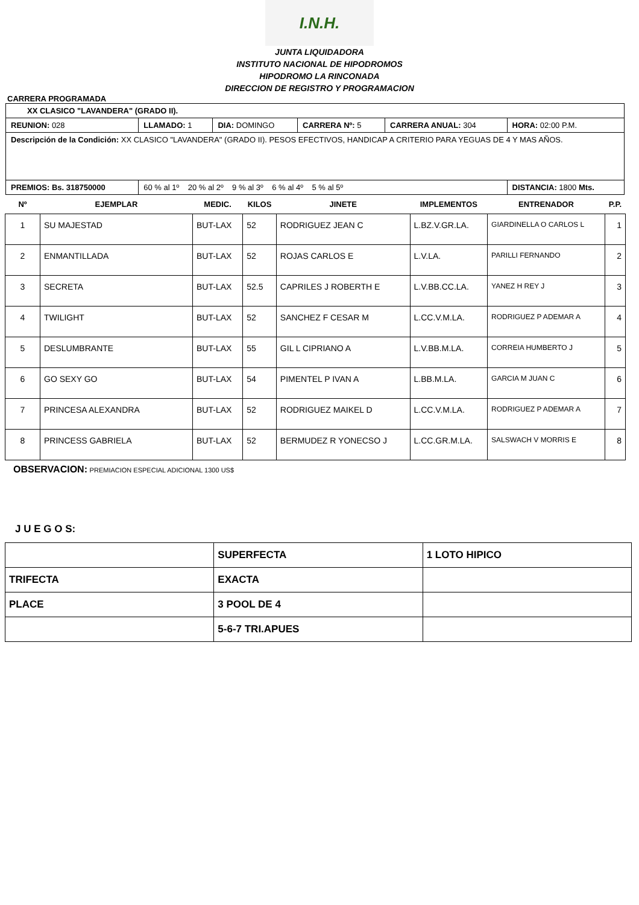I.N.H.
JUNTA LIQUIDADORA
INSTITUTO NACIONAL DE HIPODROMOS
HIPODROMO LA RINCONADA
DIRECCION DE REGISTRO Y PROGRAMACION
CARRERA PROGRAMADA
| XX CLASICO "LAVANDERA" (GRADO II). | | | | | |
| REUNION: 028 | LLAMADO: 1 | DIA: DOMINGO | CARRERA Nº: 5 | CARRERA ANUAL: 304 | HORA: 02:00 P.M. |
| Descripción de la Condición: XX CLASICO "LAVANDERA" (GRADO II). PESOS EFECTIVOS, HANDICAP A CRITERIO PARA YEGUAS DE 4 Y MAS AÑOS. | | | | | |
| PREMIOS: Bs. 318750000 | 60 % al 1º 20 % al 2º 9 % al 3º 6 % al 4º 5 % al 5º | | | | DISTANCIA: 1800 Mts. |
| Nº | EJEMPLAR | MEDIC. | KILOS | JINETE | IMPLEMENTOS | ENTRENADOR | P.P. |
| --- | --- | --- | --- | --- | --- | --- | --- |
| 1 | SU MAJESTAD | BUT-LAX | 52 | RODRIGUEZ JEAN C | L.BZ.V.GR.LA. | GIARDINELLA O CARLOS L | 1 |
| 2 | ENMANTILLADA | BUT-LAX | 52 | ROJAS CARLOS E | L.V.LA. | PARILLI FERNANDO | 2 |
| 3 | SECRETA | BUT-LAX | 52.5 | CAPRILES J ROBERTH E | L.V.BB.CC.LA. | YANEZ H REY J | 3 |
| 4 | TWILIGHT | BUT-LAX | 52 | SANCHEZ F CESAR M | L.CC.V.M.LA. | RODRIGUEZ P ADEMAR A | 4 |
| 5 | DESLUMBRANTE | BUT-LAX | 55 | GIL L CIPRIANO A | L.V.BB.M.LA. | CORREIA HUMBERTO J | 5 |
| 6 | GO SEXY GO | BUT-LAX | 54 | PIMENTEL P IVAN A | L.BB.M.LA. | GARCIA M JUAN C | 6 |
| 7 | PRINCESA ALEXANDRA | BUT-LAX | 52 | RODRIGUEZ MAIKEL D | L.CC.V.M.LA. | RODRIGUEZ P ADEMAR A | 7 |
| 8 | PRINCESS GABRIELA | BUT-LAX | 52 | BERMUDEZ R YONECSO J | L.CC.GR.M.LA. | SALSWACH V MORRIS E | 8 |
OBSERVACION: PREMIACION ESPECIAL ADICIONAL 1300 US$
J U E G O S:
| | SUPERFECTA | 1 LOTO HIPICO |
| TRIFECTA | EXACTA | |
| PLACE | 3 POOL DE 4 | |
| | 5-6-7 TRI.APUES | |